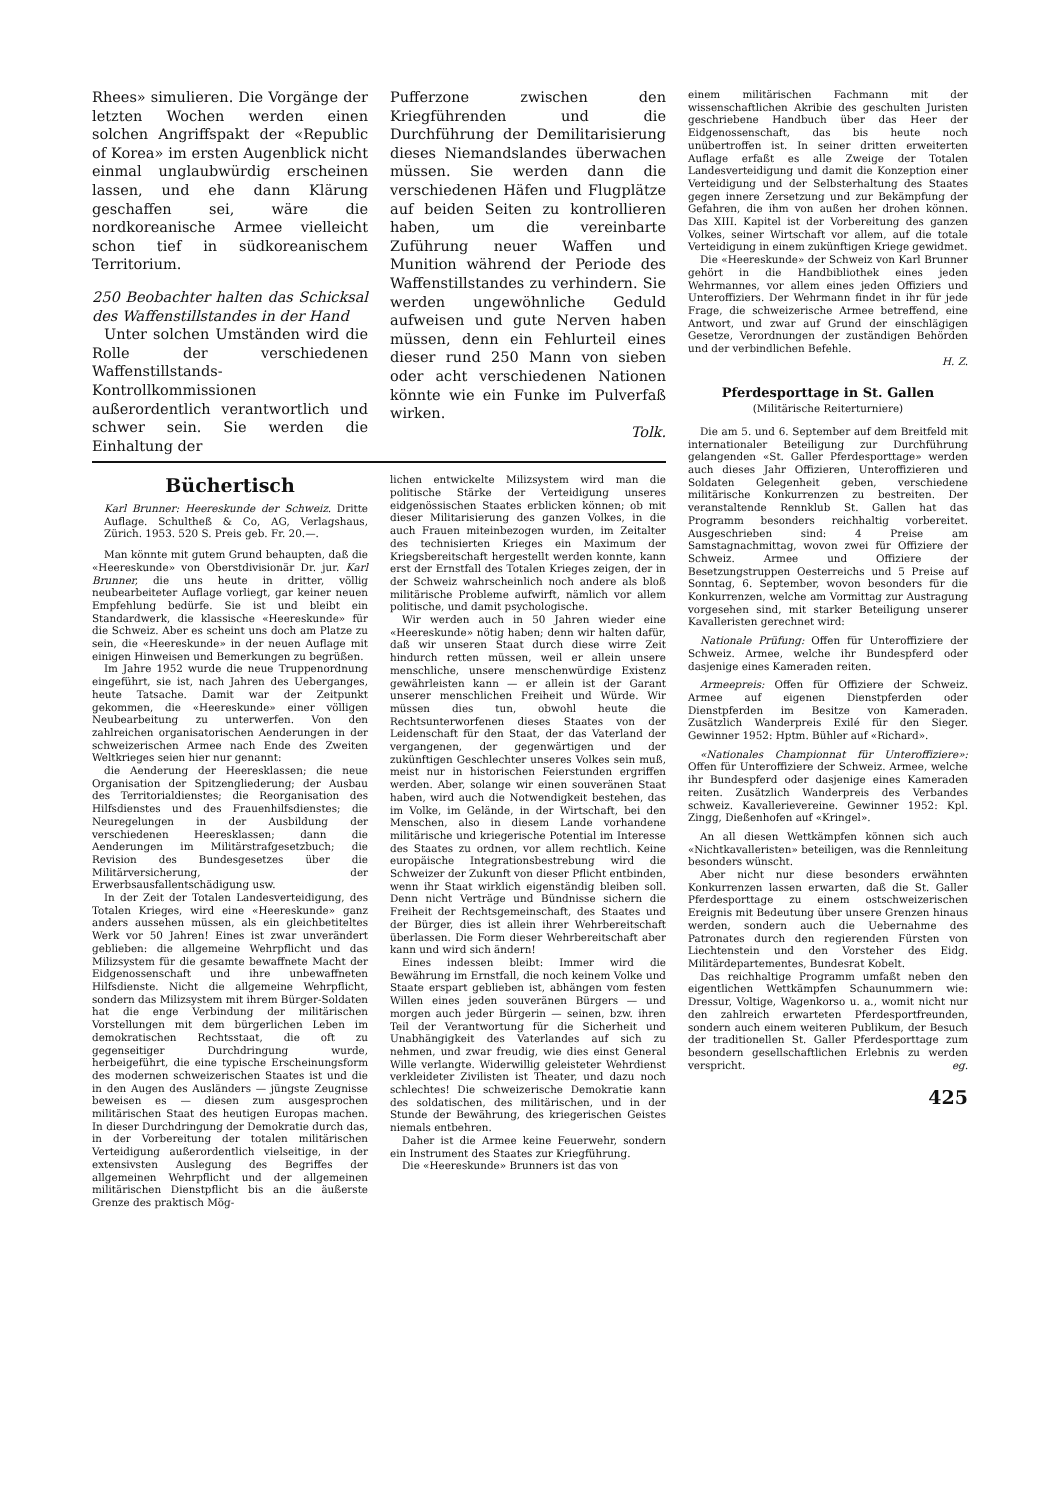Rhees» simulieren. Die Vorgänge der letzten Wochen werden einen solchen Angriffspakt der «Republic of Korea» im ersten Augenblick nicht einmal unglaubwürdig erscheinen lassen, und ehe dann Klärung geschaffen sei, wäre die nordkoreanische Armee vielleicht schon tief in südkoreanischem Territorium.
250 Beobachter halten das Schicksal des Waffenstillstandes in der Hand
Unter solchen Umständen wird die Rolle der verschiedenen Waffenstillstands-Kontrollkommissionen außerordentlich verantwortlich und schwer sein. Sie werden die Einhaltung der
Pufferzone zwischen den Kriegführenden und die Durchführung der Demilitarisierung dieses Niemandslandes überwachen müssen. Sie werden dann die verschiedenen Häfen und Flugplätze auf beiden Seiten zu kontrollieren haben, um die vereinbarte Zuführung neuer Waffen und Munition während der Periode des Waffenstillstandes zu verhindern. Sie werden ungewöhnliche Geduld aufweisen und gute Nerven haben müssen, denn ein Fehlurteil eines dieser rund 250 Mann von sieben oder acht verschiedenen Nationen könnte wie ein Funke im Pulverfaß wirken.
Tolk.
Büchertisch
Karl Brunner: Heereskunde der Schweiz. Dritte Auflage. Schultheß & Co, AG, Verlagshaus, Zürich. 1953. 520 S. Preis geb. Fr. 20.—.
Man könnte mit gutem Grund behaupten, daß die «Heereskunde» von Oberstdivisionär Dr. jur. Karl Brunner, die uns heute in dritter, völlig neubearbeiteter Auflage vorliegt, gar keiner neuen Empfehlung bedürfe. Sie ist und bleibt ein Standardwerk, die klassische «Heereskunde» für die Schweiz. Aber es scheint uns doch am Platze zu sein, die «Heereskunde» in der neuen Auflage mit einigen Hinweisen und Bemerkungen zu begrüßen.
Im Jahre 1952 wurde die neue Truppenordnung eingeführt, sie ist, nach Jahren des Ueberganges, heute Tatsache. Damit war der Zeitpunkt gekommen, die «Heereskunde» einer völligen Neubearbeitung zu unterwerfen. Von den zahlreichen organisatorischen Aenderungen in der schweizerischen Armee nach Ende des Zweiten Weltkrieges seien hier nur genannt:
die Aenderung der Heeresklassen; die neue Organisation der Spitzengliederung; der Ausbau des Territorialdienstes; die Reorganisation des Hilfsdienstes und des Frauenhilfsdienstes; die Neuregelungen in der Ausbildung der verschiedenen Heeresklassen; dann die Aenderungen im Militärstrafgesetzbuch; die Revision des Bundesgesetzes über die Militärversicherung, der Erwerbsausfallentschädigung usw.
In der Zeit der Totalen Landesverteidigung, des Totalen Krieges, wird eine «Heereskunde» ganz anders aussehen müssen, als ein gleichbetiteltes Werk vor 50 Jahren! Eines ist zwar unverändert geblieben: die allgemeine Wehrpflicht und das Milizsystem für die gesamte bewaffnete Macht der Eidgenossenschaft und ihre unbewaffneten Hilfsdienste. Nicht die allgemeine Wehrpflicht, sondern das Milizsystem mit ihrem Bürger-Soldaten hat die enge Verbindung der militärischen Vorstellungen mit dem bürgerlichen Leben im demokratischen Rechtsstaat, die oft zu gegenseitiger Durchdringung wurde, herbeigeführt, die eine typische Erscheinungsform des modernen schweizerischen Staates ist und die in den Augen des Ausländers — jüngste Zeugnisse beweisen es — diesen zum ausgesprochen militärischen Staat des heutigen Europas machen. In dieser Durchdringung der Demokratie durch das, in der Vorbereitung der totalen militärischen Verteidigung außerordentlich vielseitige, in der extensivsten Auslegung des Begriffes der allgemeinen Wehrpflicht und der allgemeinen militärischen Dienstpflicht bis an die äußerste Grenze des praktisch Mög-
lichen entwickelte Milizsystem wird man die politische Stärke der Verteidigung unseres eidgenössischen Staates erblicken können; ob mit dieser Militarisierung des ganzen Volkes, in die auch Frauen miteinbezogen wurden, im Zeitalter des technisierten Krieges ein Maximum der Kriegsbereitschaft hergestellt werden konnte, kann erst der Ernstfall des Totalen Krieges zeigen, der in der Schweiz wahrscheinlich noch andere als bloß militärische Probleme aufwirft, nämlich vor allem politische, und damit psychologische.
Wir werden auch in 50 Jahren wieder eine «Heereskunde» nötig haben; denn wir halten dafür, daß wir unseren Staat durch diese wirre Zeit hindurch retten müssen, weil er allein unsere menschliche, unsere menschenwürdige Existenz gewährleisten kann — er allein ist der Garant unserer menschlichen Freiheit und Würde. Wir müssen dies tun, obwohl heute die Rechtsunterworfenen dieses Staates von der Leidenschaft für den Staat, der das Vaterland der vergangenen, der gegenwärtigen und der zukünftigen Geschlechter unseres Volkes sein muß, meist nur in historischen Feierstunden ergriffen werden. Aber, solange wir einen souveränen Staat haben, wird auch die Notwendigkeit bestehen, das im Volke, im Gelände, in der Wirtschaft, bei den Menschen, also in diesem Lande vorhandene militärische und kriegerische Potential im Interesse des Staates zu ordnen, vor allem rechtlich. Keine europäische Integrationsbestrebung wird die Schweizer der Zukunft von dieser Pflicht entbinden, wenn ihr Staat wirklich eigenständig bleiben soll. Denn nicht Verträge und Bündnisse sichern die Freiheit der Rechtsgemeinschaft, des Staates und der Bürger, dies ist allein ihrer Wehrbereitschaft überlassen. Die Form dieser Wehrbereitschaft aber kann und wird sich ändern!
Eines indessen bleibt: Immer wird die Bewährung im Ernstfall, die noch keinem Volke und Staate erspart geblieben ist, abhängen vom festen Willen eines jeden souveränen Bürgers — und morgen auch jeder Bürgerin — seinen, bzw. ihren Teil der Verantwortung für die Sicherheit und Unabhängigkeit des Vaterlandes auf sich zu nehmen, und zwar freudig, wie dies einst General Wille verlangte. Widerwillig geleisteter Wehrdienst verkleideter Zivilisten ist Theater, und dazu noch schlechtes! Die schweizerische Demokratie kann des soldatischen, des militärischen, und in der Stunde der Bewährung, des kriegerischen Geistes niemals entbehren.
Daher ist die Armee keine Feuerwehr, sondern ein Instrument des Staates zur Kriegführung.
Die «Heereskunde» Brunners ist das von
einem militärischen Fachmann mit der wissenschaftlichen Akribie des geschulten Juristen geschriebene Handbuch über das Heer der Eidgenossenschaft, das bis heute noch unübertroffen ist. In seiner dritten erweiterten Auflage erfaßt es alle Zweige der Totalen Landesverteidigung und damit die Konzeption einer Verteidigung und der Selbsterhaltung des Staates gegen innere Zersetzung und zur Bekämpfung der Gefahren, die ihm von außen her drohen können. Das XIII. Kapitel ist der Vorbereitung des ganzen Volkes, seiner Wirtschaft vor allem, auf die totale Verteidigung in einem zukünftigen Kriege gewidmet.
Die «Heereskunde» der Schweiz von Karl Brunner gehört in die Handbibliothek eines jeden Wehrmannes, vor allem eines jeden Offiziers und Unteroffiziers. Der Wehrmann findet in ihr für jede Frage, die schweizerische Armee betreffend, eine Antwort, und zwar auf Grund der einschlägigen Gesetze, Verordnungen der zuständigen Behörden und der verbindlichen Befehle.
H. Z.
Pferdesporttage in St. Gallen
(Militärische Reiterturniere)
Die am 5. und 6. September auf dem Breitfeld mit internationaler Beteiligung zur Durchführung gelangenden «St. Galler Pferdesporttage» werden auch dieses Jahr Offizieren, Unteroffizieren und Soldaten Gelegenheit geben, verschiedene militärische Konkurrenzen zu bestreiten. Der veranstaltende Rennklub St. Gallen hat das Programm besonders reichhaltig vorbereitet. Ausgeschrieben sind: 4 Preise am Samstagnachmittag, wovon zwei für Offiziere der Schweiz. Armee und Offiziere der Besetzungstruppen Oesterreichs und 5 Preise auf Sonntag, 6. September, wovon besonders für die Konkurrenzen, welche am Vormittag zur Austragung vorgesehen sind, mit starker Beteiligung unserer Kavalleristen gerechnet wird:
Nationale Prüfung: Offen für Unteroffiziere der Schweiz. Armee, welche ihr Bundespferd oder dasjenige eines Kameraden reiten.
Armeepreis: Offen für Offiziere der Schweiz. Armee auf eigenen Dienstpferden oder Dienstpferden im Besitze von Kameraden. Zusätzlich Wanderpreis Exilé für den Sieger. Gewinner 1952: Hptm. Bühler auf «Richard».
«Nationales Championnat für Unteroffiziere»: Offen für Unteroffiziere der Schweiz. Armee, welche ihr Bundespferd oder dasjenige eines Kameraden reiten. Zusätzlich Wanderpreis des Verbandes schweiz. Kavallerievereine. Gewinner 1952: Kpl. Zingg, Dießenhofen auf «Kringel».
An all diesen Wettkämpfen können sich auch «Nichtkavalleristen» beteiligen, was die Rennleitung besonders wünscht.
Aber nicht nur diese besonders erwähnten Konkurrenzen lassen erwarten, daß die St. Galler Pferdesporttage zu einem ostschweizerischen Ereignis mit Bedeutung über unsere Grenzen hinaus werden, sondern auch die Uebernahme des Patronates durch den regierenden Fürsten von Liechtenstein und den Vorsteher des Eidg. Militärdepartementes, Bundesrat Kobelt.
Das reichhaltige Programm umfaßt neben den eigentlichen Wettkämpfen Schaunummern wie: Dressur, Voltige, Wagenkorso u. a., womit nicht nur den zahlreich erwarteten Pferdesportfreunden, sondern auch einem weiteren Publikum, der Besuch der traditionellen St. Galler Pferdesporttage zum besondern gesellschaftlichen Erlebnis zu werden verspricht. eg.
425